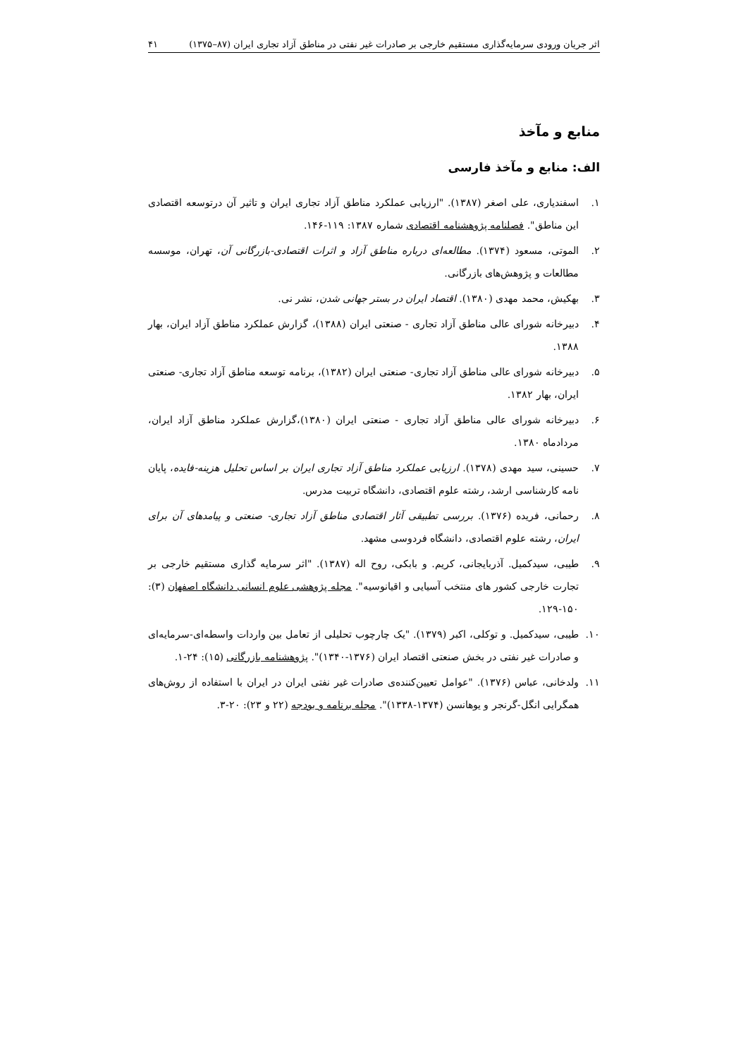اثر جریان ورودی سرمایه‌گذاری مستقیم خارجی بر صادرات غیر نفتی در مناطق آزاد تجاری ایران (۸۷–۱۳۷۵) ۴۱
منابع و مآخذ
الف: منابع و مآخذ فارسی
۱. اسفندیاری، علی اصغر (۱۳۸۷). "ارزیابی عملکرد مناطق آزاد تجاری ایران و تاثیر آن درتوسعه اقتصادی این مناطق". فصلنامه پژوهشنامه اقتصادی شماره ۱۳۸۷: ۱۱۹-۱۴۶.
۲. الموتی، مسعود (۱۳۷۴). مطالعه‌ای درباره مناطق آزاد و اثرات اقتصادی-بازرگانی آن، تهران، موسسه مطالعات و پژوهش‌های بازرگانی.
۳. بهکیش، محمد مهدی (۱۳۸۰). اقتصاد ایران در بستر جهانی شدن، نشر نی.
۴. دبیرخانه شورای عالی مناطق آزاد تجاری - صنعتی ایران (۱۳۸۸)، گزارش عملکرد مناطق آزاد ایران، بهار ۱۳۸۸.
۵. دبیرخانه شورای عالی مناطق آزاد تجاری- صنعتی ایران (۱۳۸۲)، برنامه توسعه مناطق آزاد تجاری- صنعتی ایران، بهار ۱۳۸۲.
۶. دبیرخانه شورای عالی مناطق آزاد تجاری - صنعتی ایران (۱۳۸۰)،گزارش عملکرد مناطق آزاد ایران، مردادماه ۱۳۸۰.
۷. حسینی، سید مهدی (۱۳۷۸). ارزیابی عملکرد مناطق آزاد تجاری ایران بر اساس تحلیل هزینه-فایده، پایان نامه کارشناسی ارشد، رشته علوم اقتصادی، دانشگاه تربیت مدرس.
۸. رحمانی، فریده (۱۳۷۶). بررسی تطبیقی آثار اقتصادی مناطق آزاد تجاری- صنعتی و پیامدهای آن برای ایران، رشته علوم اقتصادی، دانشگاه فردوسی مشهد.
۹. طیبی، سیدکمیل. آذربایجانی، کریم. و بابکی، روح اله (۱۳۸۷). "اثر سرمایه گذاری مستقیم خارجی بر تجارت خارجی کشور های منتخب آسیایی و اقیانوسیه". مجله پژوهشی علوم انسانی دانشگاه اصفهان (۳): ۱۵۰-۱۲۹.
۱۰. طیبی، سیدکمیل. و توکلی، اکبر (۱۳۷۹). "یک چارچوب تحلیلی از تعامل بین واردات واسطه‌ای-سرمایه‌ای و صادرات غیر نفتی در بخش صنعتی اقتصاد ایران (۱۳۷۶-۱۳۴۰)". پژوهشنامه بازرگانی (۱۵): ۲۴-۱.
۱۱. ولدخانی، عباس (۱۳۷۶). "عوامل تعیین‌کننده‌ی صادرات غیر نفتی ایران در ایران با استفاده از روش‌های همگرایی انگل-گرنجر و یوهانسن (۱۳۷۴-۱۳۳۸)". مجله برنامه و بودجه (۲۲ و ۲۳): ۲۰-۳.